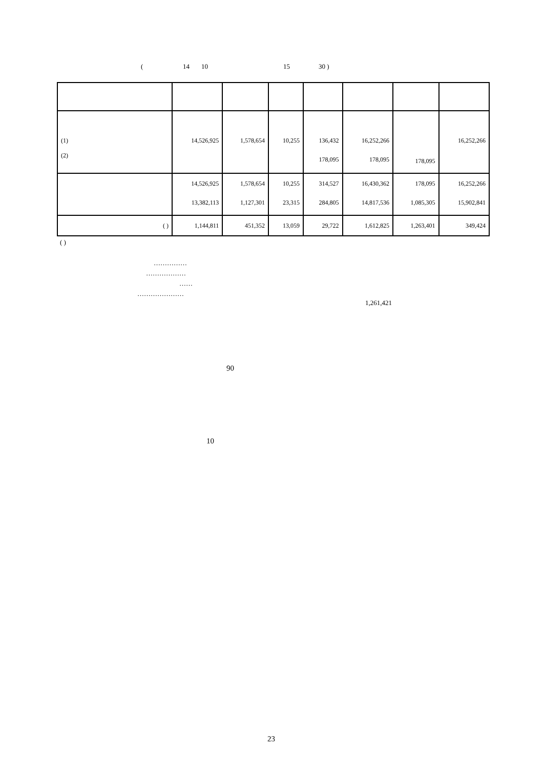(14 10 15 30 )
| (1) (2) | 14,526,925 | 1,578,654 | 10,255 | 136,432 178,095 | 16,252,266 178,095 | 178,095 | 16,252,266 |
| | 14,526,925 13,382,113 | 1,578,654 1,127,301 | 10,255 23,315 | 314,527 284,805 | 16,430,362 14,817,536 | 178,095 1,085,305 | 16,252,266 15,902,841 |
| ( ) | 1,144,811 | 451,352 | 13,059 | 29,722 | 1,612,825 | 1,263,401 | 349,424 |
( )
……………
………………
……
…………………
1,261,421
90
10
23